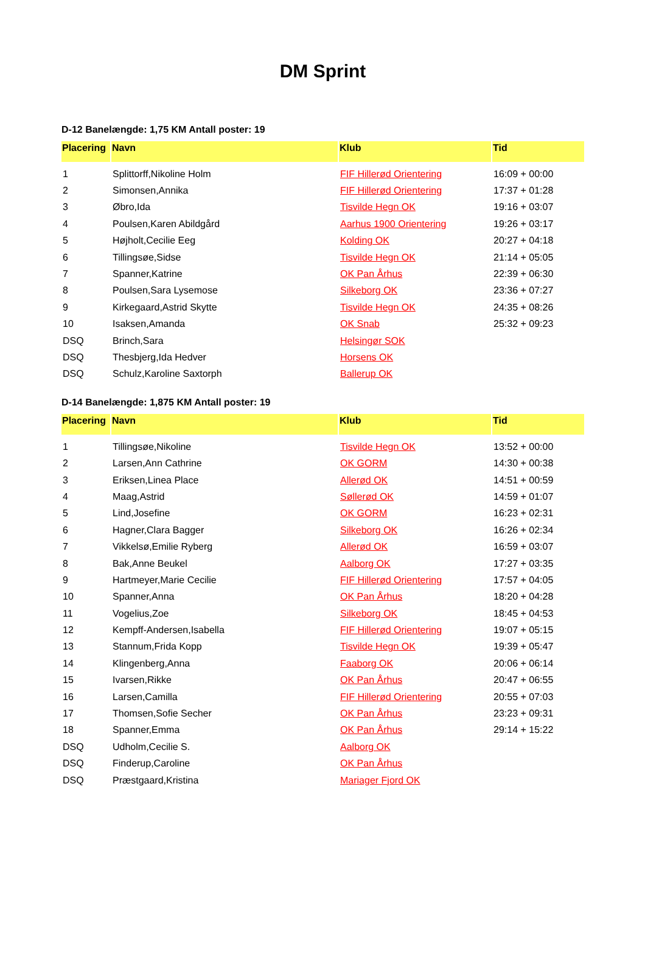DM Sprint
D-12 Banelængde: 1,75 KM Antall poster: 19
| Placering | Navn | Klub | Tid |
| --- | --- | --- | --- |
| 1 | Splittorff,Nikoline Holm | FIF Hillerød Orientering | 16:09 + 00:00 |
| 2 | Simonsen,Annika | FIF Hillerød Orientering | 17:37 + 01:28 |
| 3 | Øbro,Ida | Tisvilde Hegn OK | 19:16 + 03:07 |
| 4 | Poulsen,Karen Abildgård | Aarhus 1900 Orientering | 19:26 + 03:17 |
| 5 | Højholt,Cecilie Eeg | Kolding OK | 20:27 + 04:18 |
| 6 | Tillingsøe,Sidse | Tisvilde Hegn OK | 21:14 + 05:05 |
| 7 | Spanner,Katrine | OK Pan Århus | 22:39 + 06:30 |
| 8 | Poulsen,Sara Lysemose | Silkeborg OK | 23:36 + 07:27 |
| 9 | Kirkegaard,Astrid Skytte | Tisvilde Hegn OK | 24:35 + 08:26 |
| 10 | Isaksen,Amanda | OK Snab | 25:32 + 09:23 |
| DSQ | Brinch,Sara | Helsingør SOK | |
| DSQ | Thesbjerg,Ida Hedver | Horsens OK | |
| DSQ | Schulz,Karoline Saxtorph | Ballerup OK | |
D-14 Banelængde: 1,875 KM Antall poster: 19
| Placering | Navn | Klub | Tid |
| --- | --- | --- | --- |
| 1 | Tillingsøe,Nikoline | Tisvilde Hegn OK | 13:52 + 00:00 |
| 2 | Larsen,Ann Cathrine | OK GORM | 14:30 + 00:38 |
| 3 | Eriksen,Linea Place | Allerød OK | 14:51 + 00:59 |
| 4 | Maag,Astrid | Søllerød OK | 14:59 + 01:07 |
| 5 | Lind,Josefine | OK GORM | 16:23 + 02:31 |
| 6 | Hagner,Clara Bagger | Silkeborg OK | 16:26 + 02:34 |
| 7 | Vikkelsø,Emilie Ryberg | Allerød OK | 16:59 + 03:07 |
| 8 | Bak,Anne Beukel | Aalborg OK | 17:27 + 03:35 |
| 9 | Hartmeyer,Marie Cecilie | FIF Hillerød Orientering | 17:57 + 04:05 |
| 10 | Spanner,Anna | OK Pan Århus | 18:20 + 04:28 |
| 11 | Vogelius,Zoe | Silkeborg OK | 18:45 + 04:53 |
| 12 | Kempff-Andersen,Isabella | FIF Hillerød Orientering | 19:07 + 05:15 |
| 13 | Stannum,Frida Kopp | Tisvilde Hegn OK | 19:39 + 05:47 |
| 14 | Klingenberg,Anna | Faaborg OK | 20:06 + 06:14 |
| 15 | Ivarsen,Rikke | OK Pan Århus | 20:47 + 06:55 |
| 16 | Larsen,Camilla | FIF Hillerød Orientering | 20:55 + 07:03 |
| 17 | Thomsen,Sofie Secher | OK Pan Århus | 23:23 + 09:31 |
| 18 | Spanner,Emma | OK Pan Århus | 29:14 + 15:22 |
| DSQ | Udholm,Cecilie S. | Aalborg OK | |
| DSQ | Finderup,Caroline | OK Pan Århus | |
| DSQ | Præstgaard,Kristina | Mariager Fjord OK | |